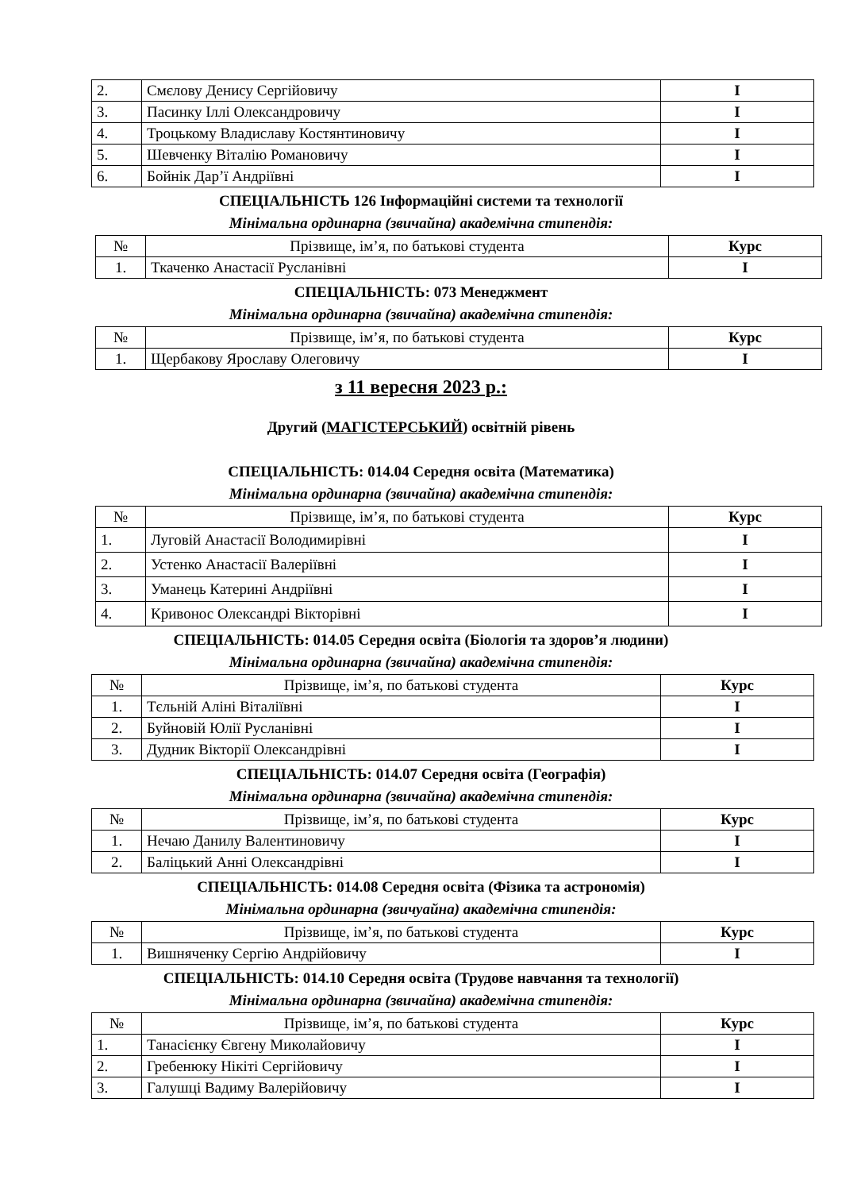| 2. | Смєлову Денису Сергійовичу | I |
| 3. | Пасинку Іллі Олександровичу | I |
| 4. | Троцькому Владиславу Костянтиновичу | I |
| 5. | Шевченку Віталію Романовичу | I |
| 6. | Бойнік Дар’ї Андріївні | I |
СПЕЦІАЛЬНІСТЬ 126 Інформаційні системи та технології
Мінімальна ординарна (звичайна) академічна стипендія:
| № | Прізвище, ім’я, по батькові студента | Курс |
| --- | --- | --- |
| 1. | Ткаченко Анастасії Русланівні | I |
СПЕЦІАЛЬНІСТЬ: 073 Менеджмент
Мінімальна ординарна (звичайна) академічна стипендія:
| № | Прізвище, ім’я, по батькові студента | Курс |
| --- | --- | --- |
| 1. | Щербакову Ярославу Олеговичу | I |
з 11 вересня 2023 р.:
Другий (МАГІСТЕРСЬКИЙ) освітній рівень
СПЕЦІАЛЬНІСТЬ: 014.04 Середня освіта (Математика)
Мінімальна ординарна (звичайна) академічна стипендія:
| № | Прізвище, ім’я, по батькові студента | Курс |
| --- | --- | --- |
| 1. | Луговій Анастасії Володимирівні | I |
| 2. | Устенко Анастасії Валеріївні | I |
| 3. | Уманець Катерині Андріївні | I |
| 4. | Кривонос Олександрі Вікторівні | I |
СПЕЦІАЛЬНІСТЬ: 014.05 Середня освіта (Біологія та здоров’я людини)
Мінімальна ординарна (звичайна) академічна стипендія:
| № | Прізвище, ім’я, по батькові студента | Курс |
| --- | --- | --- |
| 1. | Тєльній Аліні Віталіївні | I |
| 2. | Буйновій Юлії Русланівні | I |
| 3. | Дудник Вікторії Олександрівні | I |
СПЕЦІАЛЬНІСТЬ: 014.07 Середня освіта (Географія)
Мінімальна ординарна (звичайна) академічна стипендія:
| № | Прізвище, ім’я, по батькові студента | Курс |
| --- | --- | --- |
| 1. | Нечаю Данилу Валентиновичу | I |
| 2. | Баліцький Анні Олександрівні | I |
СПЕЦІАЛЬНІСТЬ: 014.08 Середня освіта (Фізика та астрономія)
Мінімальна ординарна (звичуайна) академічна стипендія:
| № | Прізвище, ім’я, по батькові студента | Курс |
| --- | --- | --- |
| 1. | Вишняченку Сергію Андрійовичу | I |
СПЕЦІАЛЬНІСТЬ: 014.10 Середня освіта (Трудове навчання та технології)
Мінімальна ординарна (звичайна) академічна стипендія:
| № | Прізвище, ім’я, по батькові студента | Курс |
| --- | --- | --- |
| 1. | Танасієнку Євгену Миколайовичу | I |
| 2. | Гребенюку Нікіті Сергійовичу | I |
| 3. | Галушці Вадиму Валерійовичу | I |